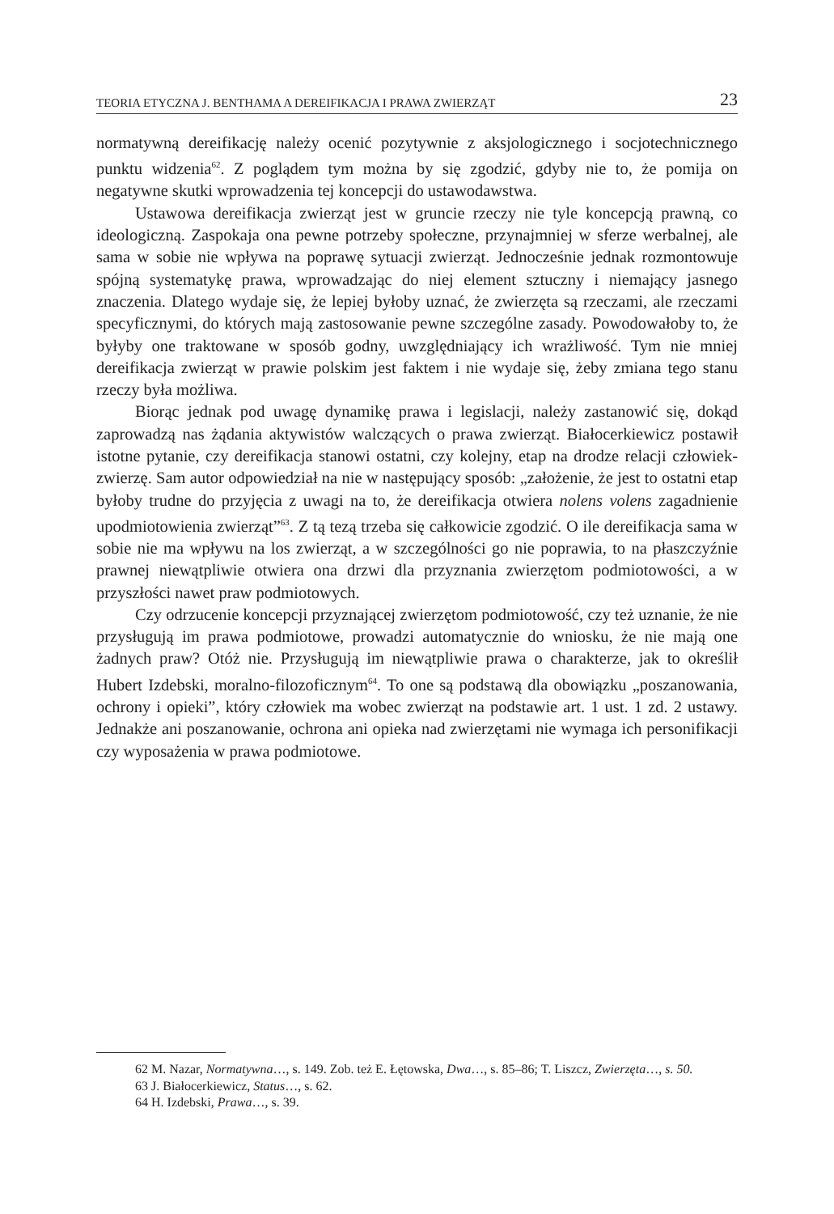TEORIA ETYCZNA J. BENTHAMA A DEREIFIKACJA I PRAWA ZWIERZĄT 23
normatywną dereifikację należy ocenić pozytywnie z aksjologicznego i socjotechnicznego punktu widzenia<sup>62</sup>. Z poglądem tym można by się zgodzić, gdyby nie to, że pomija on negatywne skutki wprowadzenia tej koncepcji do ustawodawstwa.
Ustawowa dereifikacja zwierząt jest w gruncie rzeczy nie tyle koncepcją prawną, co ideologiczną. Zaspokaja ona pewne potrzeby społeczne, przynajmniej w sferze werbalnej, ale sama w sobie nie wpływa na poprawę sytuacji zwierząt. Jednocześnie jednak rozmontowuje spójną systematykę prawa, wprowadzając do niej element sztuczny i niemający jasnego znaczenia. Dlatego wydaje się, że lepiej byłoby uznać, że zwierzęta są rzeczami, ale rzeczami specyficznymi, do których mają zastosowanie pewne szczególne zasady. Powodowałoby to, że byłyby one traktowane w sposób godny, uwzględniający ich wrażliwość. Tym nie mniej dereifikacja zwierząt w prawie polskim jest faktem i nie wydaje się, żeby zmiana tego stanu rzeczy była możliwa.
Biorąc jednak pod uwagę dynamikę prawa i legislacji, należy zastanowić się, dokąd zaprowadzą nas żądania aktywistów walczących o prawa zwierząt. Białocerkiewicz postawił istotne pytanie, czy dereifikacja stanowi ostatni, czy kolejny, etap na drodze relacji człowiek-zwierzę. Sam autor odpowiedział na nie w następujący sposób: „założenie, że jest to ostatni etap byłoby trudne do przyjęcia z uwagi na to, że dereifikacja otwiera nolens volens zagadnienie upodmiotowienia zwierząt”<sup>63</sup>. Z tą tezą trzeba się całkowicie zgodzić. O ile dereifikacja sama w sobie nie ma wpływu na los zwierząt, a w szczególności go nie poprawia, to na płaszczyźnie prawnej niewątpliwie otwiera ona drzwi dla przyznania zwierzętom podmiotowości, a w przyszłości nawet praw podmiotowych.
Czy odrzucenie koncepcji przyznającej zwierzętom podmiotowość, czy też uznanie, że nie przysługują im prawa podmiotowe, prowadzi automatycznie do wniosku, że nie mają one żadnych praw? Otóż nie. Przysługują im niewątpliwie prawa o charakterze, jak to określił Hubert Izdebski, moralno-filozoficznym<sup>64</sup>. To one są podstawą dla obowiązku „poszanowania, ochrony i opieki”, który człowiek ma wobec zwierząt na podstawie art. 1 ust. 1 zd. 2 ustawy. Jednakże ani poszanowanie, ochrona ani opieka nad zwierzętami nie wymaga ich personifikacji czy wyposażenia w prawa podmiotowe.
62 M. Nazar, Normatywna…, s. 149. Zob. też E. Łętowska, Dwa…, s. 85–86; T. Liszcz, Zwierzęta…, s. 50.
63 J. Białocerkiewicz, Status…, s. 62.
64 H. Izdebski, Prawa…, s. 39.